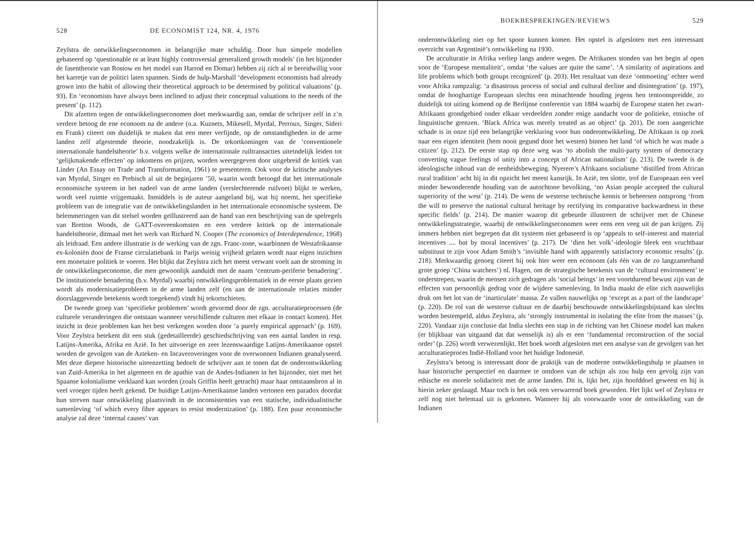528 DE ECONOMIST 124, NR. 4, 1976
Zeylstra de ontwikkelingseconomen in belangrijke mate schuldig. Door hun simpele modellen gebaseerd op ‘questionable or at least highly controversial generalized growth models’ (in het bijzonder de fasentheorie van Rostow en het model van Harrod en Domar) hebben zij zich al te bereidwillig voor het karretje van de politici laten spannen. Sinds de hulp-Marshall ‘development economists had already grown into the habit of allowing their theoretical approach to be determined by political valuations’ (p. 93). En ‘economists have always been inclined to adjust their conceptual valuations to the needs of the present’ (p. 112).
Dit afzetten tegen de ontwikkelingseconomen doet merkwaardig aan, omdat de schrijver zelf in z’n verdere betoog de ene econoom na de andere (o.a. Kuznets, Mikesell, Myrdal, Perroux, Singer, Sideri en Frank) citeert om duidelijk te maken dat een meer verfijnde, op de omstandigheden in de arme landen zelf afgestemde theorie, noodzakelijk is. De tekortkomingen van de ‘conventionele internationale handelstheorie’ b.v. volgens welke de internationale ruiltransacties uiteindelijk leiden tot ‘gelijkmakende effecten’ op inkomens en prijzen, worden weergegeven door uitgebreid de kritiek van Linder (An Essay on Trade and Transformation, 1961) te presenteren. Ook voor de kritische analyses van Myrdal, Singer en Prebisch al uit de beginjaren ’50, waarin wordt betoogd dat het internationale economische systeem in het nadeel van de arme landen (verslechterende ruilvoet) blijkt te werken, wordt veel ruimte vrijgemaakt. Inmiddels is de auteur aangeland bij, wat hij noemt, het specifieke probleem van de integratie van de ontwikkelingslanden in het internationale economische systeem. De belemmeringen van dit stelsel worden geïllustreerd aan de hand van een beschrijving van de spelregels van Bretton Woods, de GATT-overeenkomsten en een verdere kritiek op de internationale handelstheorie, ditmaal met het werk van Richard N. Cooper (The economics of Interdependence, 1968) als leidraad. Een andere illustratie is de werking van de zgn. Franc-zone, waarbinnen de Westafrikaanse ex-koloniën door de Franse circulatiebank in Parijs weinig vrijheid gelaten wordt naar eigen inzichten een monetaire politiek te voeren. Het blijkt dat Zeylstra zich het meest verwant voelt aan de stroming in de ontwikkelingseconomie, die men gewoonlijk aanduidt met de naam ‘centrum-periferie benadering’. De institutionele benadering (b.v. Myrdal) waarbij ontwikkelingsproblematiek in de eerste plaats gezien wordt als modernisatieprobleem in de arme landen zelf (en aan de internationale relaties minder doorslaggevende betekenis wordt toegekend) vindt hij tekortschieten.
De tweede groep van ‘specifieke problemen’ wordt gevormd door de zgn. acculturatieprocessen (de culturele veranderingen die ontstaan wanneer verschillende culturen met elkaar in contact komen). Het inzicht in deze problemen kan het best verkregen worden door ‘a purely empirical approach’ (p. 169). Voor Zeylstra betekent dit een stuk (gedetailleerde) geschiedschrijving van een aantal landen in resp. Latijns-Amerika, Afrika en Azië. In het uitvoerige en zeer lezenswaardige Latijns-Amerikaanse opstel worden de gevolgen van de Azteken- en Incaveroveringen voor de overwonnen Indianen geanalyseerd. Met deze diepere historische uiteenzetting bedoelt de schrijver aan te tonen dat de onderontwikkeling van Zuid-Amerika in het algemeen en de apathie van de Andes-Indianen in het bijzonder, niet met het Spaanse kolonialisme verklaard kan worden (zoals Griffin heeft getracht) maar haar ontstaansbron al in veel vroeger tijden heeft gekend. De huidige Latijns-Amerikaanse landen vertonen een paradox doordat hun streven naar ontwikkeling plaatsvindt in de inconsistenties van een statische, individualistische samenleving ‘of which every fibre appears to resist modernization’ (p. 188). Een puur economische analyse zal deze ‘internal causes’ van
BOEKBESPREKINGEN/REVIEWS 529
onderontwikkeling niet op het spoor kunnen komen. Het opstel is afgesloten met een interessant overzicht van Argentinië’s ontwikkeling na 1930.
De acculturatie in Afrika verliep langs andere wegen. De Afrikanen stonden van het begin af open voor de ‘Europese mentaliteit’, omdat ‘the values are quite the same’. ‘A similarity of aspirations and life problems which both groups recognized’ (p. 203). Het resultaat van deze ‘ontmoeting’ echter werd voor Afrika rampzalig: ‘a disastrous process of social and cultural decline and disintegration’ (p. 197), omdat de hooghartige Europeaan slechts een minachtende houding jegens hen tentoonspreidde, zo duidelijk tot uiting komend op de Berlijnse conferentie van 1884 waarbij de Europese staten het zwart-Afrikaans grondgebied onder elkaar verdeelden zonder enige aandacht voor de politieke, etnische of linguistische grenzen. ‘Black Africa was merely treated as an object’ (p. 201). De toen aangerichte schade is in onze tijd een belangrijke verklaring voor hun onderontwikkeling. De Afrikaan is op zoek naar een eigen identiteit (hem nooit gegund door het westen) binnen het land ‘of which he was made a citizen’ (p. 212). De eerste stap op deze weg was ‘to abolish the multi-party system of democracy converting vague feelings of unity into a concept of African nationalism’ (p. 213). De tweede is de ideologische inhoud van de eenheidsbeweging. Nyerere’s Afrikaans socialisme ‘distilled from African rural tradition’ acht hij in dit opzicht het meest kansrijk. In Azië, ten slotte, trof de Europeaan een veel minder bewonderende houding van de autochtone bevolking, ‘no Asian people accepted the cultural superiority of the west’ (p. 214). De wens de westerse technische kennis te beheersen ontsprong ‘from the will to preserve the national cultural heritage by rectifying its comparative backwardness in these specific fields’ (p. 214). De manier waarop dit gebeurde illustreert de schrijver met de Chinese ontwikkelingsstrategie, waarbij de ontwikkelingseconomen weer eens een veeg uit de pan krijgen. Zij immers hebben niet begrepen dat dit systeem niet gebaseerd is op ‘appeals to self-interest and material incentives .... but by moral incentives’ (p. 217). De ‘dien het volk’-ideologie bleek een vruchtbaar substituut te zijn voor Adam Smith’s ‘invisible hand with apparently satisfactory economic results’ (p. 218). Merkwaardig genoeg citeert hij ook hier weer een econoom (als één van de zo langzamerhand grote groep ‘China watchers’) nl. Hagen, om de strategische betekenis van de ‘cultural environment’ te onderstrepen, waarin de mensen zich gedragen als ‘social beings’ in een voortdurend bewust zijn van de effecten van persoonlijk gedrag voor de wijdere samenleving. In India maakt de elite zich nauwelijks druk om het lot van de ‘inarticulate’ massa. Ze vallen nauwelijks op ‘except as a part of the landscape’ (p. 220). De rol van de westerse cultuur en de daarbij beschouwde ontwikkelingsbijstand kan slechts worden bestempeld, aldus Zeylstra, als ‘strongly instrumental in isolating the elite from the masses’ (p. 220). Vandaar zijn conclusie dat India slechts een stap in de richting van het Chinese model kan maken (er blijkbaar van uitgaand dat dat wenselijk is) als er een ‘fundamental reconstruction of the social order’ (p. 226) wordt verwezenlijkt. Het boek wordt afgesloten met een analyse van de gevolgen van het acculturatieproces Indië-Holland voor het huidige Indonesië.
Zeylstra’s betoog is interessant door de praktijk van de moderne ontwikkelingshulp te plaatsen in haar historische perspectief en daarmee te ontdoen van de schijn als zou hulp een gevolg zijn van ethische en morele solidariteit met de arme landen. Dit is, lijkt het, zijn hoofddoel geweest en hij is hierin zeker geslaagd. Maar toch is het ook een verwarrend boek geworden. Het lijkt wel of Zeylstra er zelf nog niet helemaal uit is gekomen. Wanneer hij als voorwaarde voor de ontwikkeling van de Indianen